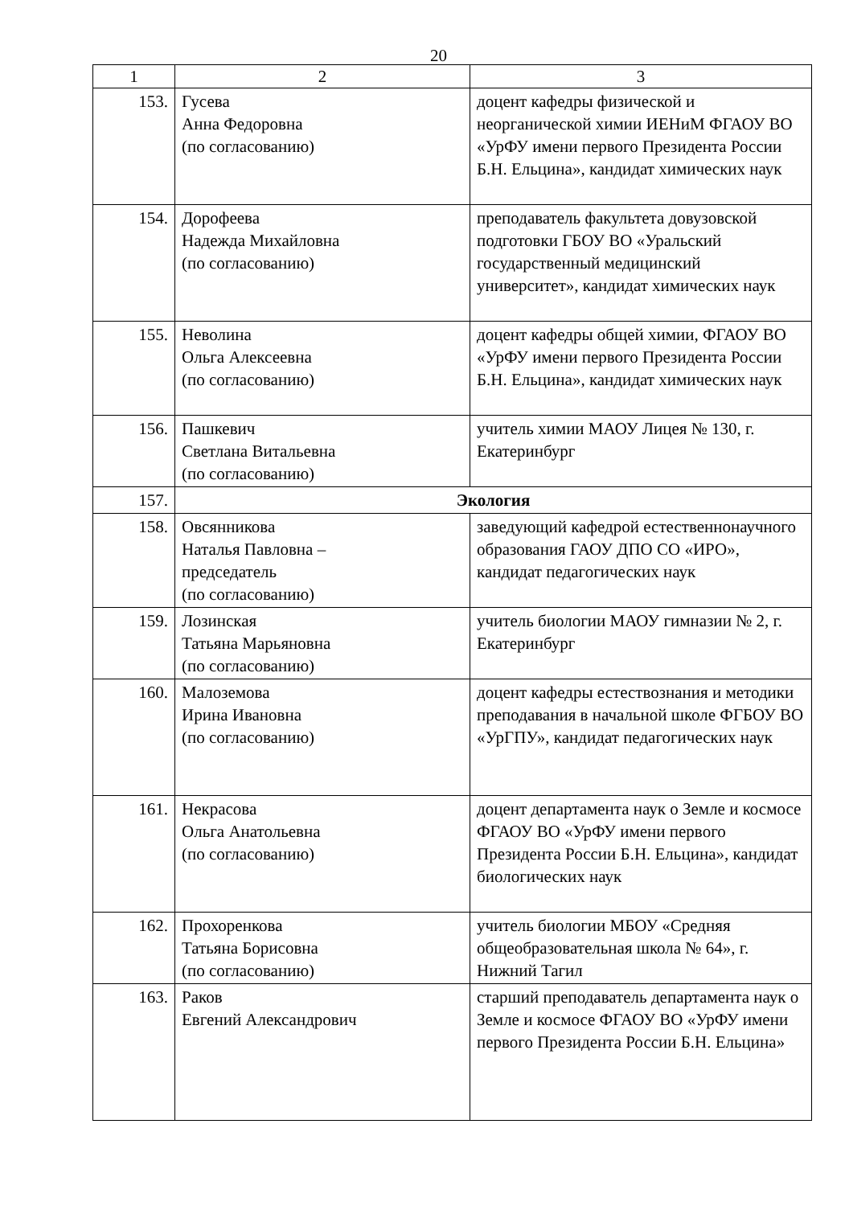20
| 1 | 2 | 3 |
| --- | --- | --- |
| 153. | Гусева Анна Федоровна (по согласованию) | доцент кафедры физической и неорганической химии ИЕНиМ ФГАОУ ВО «УрФУ имени первого Президента России Б.Н. Ельцина», кандидат химических наук |
| 154. | Дорофеева Надежда Михайловна (по согласованию) | преподаватель факультета довузовской подготовки ГБОУ ВО «Уральский государственный медицинский университет», кандидат химических наук |
| 155. | Неволина Ольга Алексеевна (по согласованию) | доцент кафедры общей химии, ФГАОУ ВО «УрФУ имени первого Президента России Б.Н. Ельцина», кандидат химических наук |
| 156. | Пашкевич Светлана Витальевна (по согласованию) | учитель химии МАОУ Лицея № 130, г. Екатеринбург |
| 157. | Экология | |
| 158. | Овсянникова Наталья Павловна – председатель (по согласованию) | заведующий кафедрой естественнонаучного образования ГАОУ ДПО СО «ИРО», кандидат педагогических наук |
| 159. | Лозинская Татьяна Марьяновна (по согласованию) | учитель биологии МАОУ гимназии № 2, г. Екатеринбург |
| 160. | Малоземова Ирина Ивановна (по согласованию) | доцент кафедры естествознания и методики преподавания в начальной школе ФГБОУ ВО «УрГПУ», кандидат педагогических наук |
| 161. | Некрасова Ольга Анатольевна (по согласованию) | доцент департамента наук о Земле и космосе ФГАОУ ВО «УрФУ имени первого Президента России Б.Н. Ельцина», кандидат биологических наук |
| 162. | Прохоренкова Татьяна Борисовна (по согласованию) | учитель биологии МБОУ «Средняя общеобразовательная школа № 64», г. Нижний Тагил |
| 163. | Раков Евгений Александрович | старший преподаватель департамента наук о Земле и космосе ФГАОУ ВО «УрФУ имени первого Президента России Б.Н. Ельцина» |